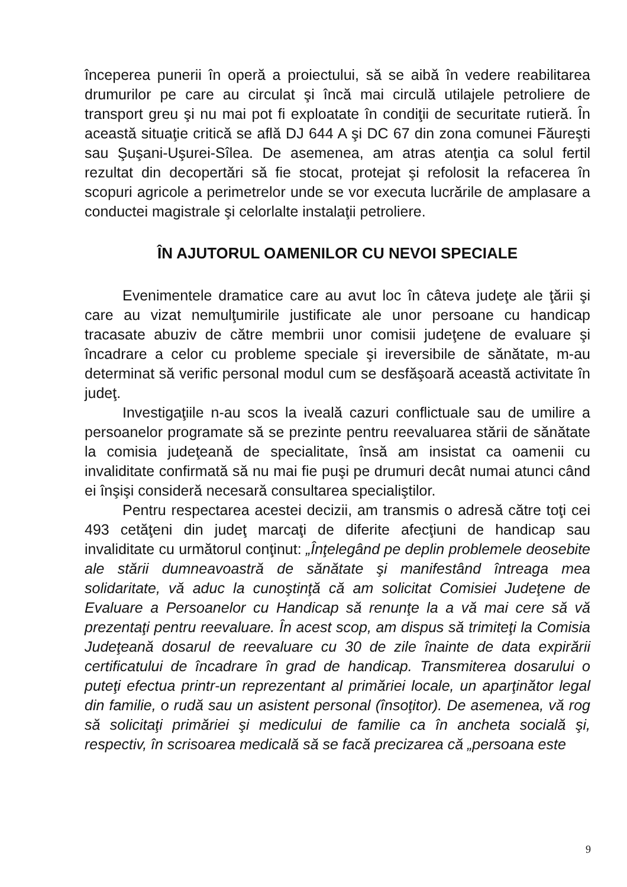începerea punerii în operă a proiectului, să se aibă în vedere reabilitarea drumurilor pe care au circulat şi încă mai circulă utilajele petroliere de transport greu şi nu mai pot fi exploatate în condiţii de securitate rutieră. În această situaţie critică se află DJ 644 A şi DC 67 din zona comunei Făureşti sau Şuşani-Uşurei-Sîlea. De asemenea, am atras atenţia ca solul fertil rezultat din decopertări să fie stocat, protejat şi refolosit la refacerea în scopuri agricole a perimetrelor unde se vor executa lucrările de amplasare a conductei magistrale şi celorlalte instalaţii petroliere.
ÎN AJUTORUL OAMENILOR CU NEVOI SPECIALE
Evenimentele dramatice care au avut loc în câteva judeţe ale ţării şi care au vizat nemulţumirile justificate ale unor persoane cu handicap tracasate abuziv de către membrii unor comisii judeţene de evaluare şi încadrare a celor cu probleme speciale şi ireversibile de sănătate, m-au determinat să verific personal modul cum se desfăşoară această activitate în judeţ.
Investigaţiile n-au scos la iveală cazuri conflictuale sau de umilire a persoanelor programate să se prezinte pentru reevaluarea stării de sănătate la comisia judeţeană de specialitate, însă am insistat ca oamenii cu invaliditate confirmată să nu mai fie puşi pe drumuri decât numai atunci când ei înşişi consideră necesară consultarea specialiştilor.
Pentru respectarea acestei decizii, am transmis o adresă către toţi cei 493 cetăţeni din judeţ marcaţi de diferite afecţiuni de handicap sau invaliditate cu următorul conţinut: „Înţelegând pe deplin problemele deosebite ale stării dumneavoastră de sănătate şi manifestând întreaga mea solidaritate, vă aduc la cunoştinţă că am solicitat Comisiei Judeţene de Evaluare a Persoanelor cu Handicap să renunţe la a vă mai cere să vă prezentaţi pentru reevaluare. În acest scop, am dispus să trimiteţi la Comisia Judeţeană dosarul de reevaluare cu 30 de zile înainte de data expirării certificatului de încadrare în grad de handicap. Transmiterea dosarului o puteţi efectua printr-un reprezentant al primăriei locale, un aparţinător legal din familie, o rudă sau un asistent personal (însoţitor). De asemenea, vă rog să solicitaţi primăriei şi medicului de familie ca în ancheta socială şi, respectiv, în scrisoarea medicală să se facă precizarea că „persoana este
9